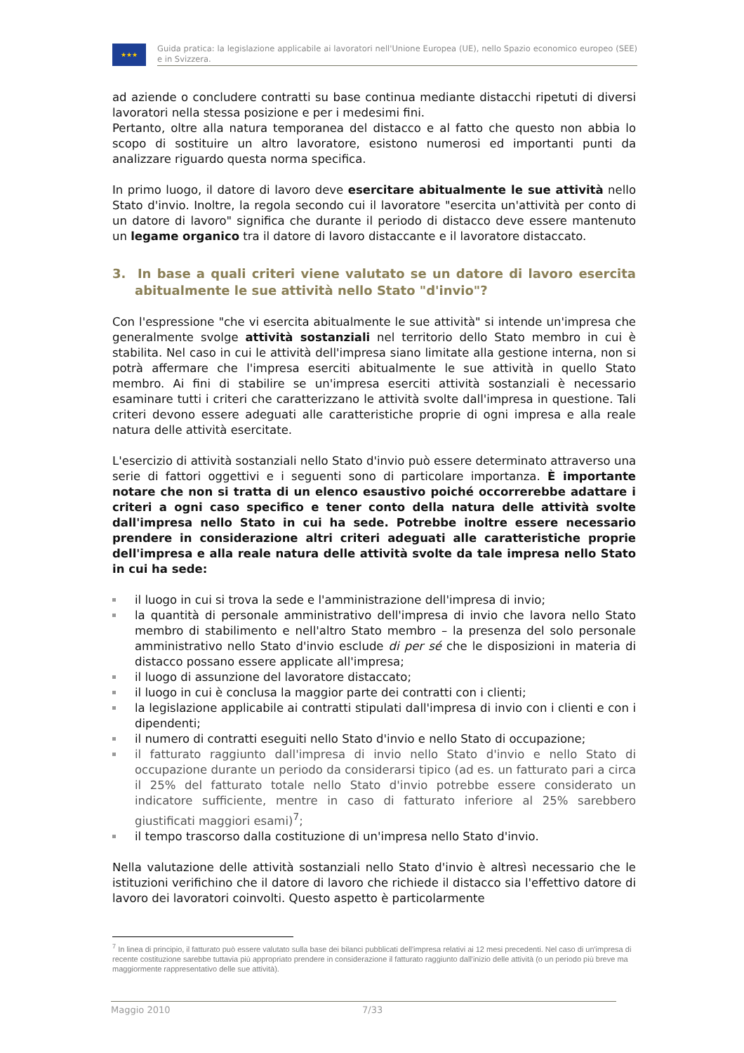★★★
Guida pratica: la legislazione applicabile ai lavoratori nell'Unione Europea (UE), nello Spazio economico europeo (SEE) e in Svizzera.
ad aziende o concludere contratti su base continua mediante distacchi ripetuti di diversi lavoratori nella stessa posizione e per i medesimi fini.
Pertanto, oltre alla natura temporanea del distacco e al fatto che questo non abbia lo scopo di sostituire un altro lavoratore, esistono numerosi ed importanti punti da analizzare riguardo questa norma specifica.
In primo luogo, il datore di lavoro deve esercitare abitualmente le sue attività nello Stato d'invio. Inoltre, la regola secondo cui il lavoratore "esercita un'attività per conto di un datore di lavoro" significa che durante il periodo di distacco deve essere mantenuto un legame organico tra il datore di lavoro distaccante e il lavoratore distaccato.
3. In base a quali criteri viene valutato se un datore di lavoro esercita abitualmente le sue attività nello Stato "d'invio"?
Con l'espressione "che vi esercita abitualmente le sue attività" si intende un'impresa che generalmente svolge attività sostanziali nel territorio dello Stato membro in cui è stabilita. Nel caso in cui le attività dell'impresa siano limitate alla gestione interna, non si potrà affermare che l'impresa eserciti abitualmente le sue attività in quello Stato membro. Ai fini di stabilire se un'impresa eserciti attività sostanziali è necessario esaminare tutti i criteri che caratterizzano le attività svolte dall'impresa in questione. Tali criteri devono essere adeguati alle caratteristiche proprie di ogni impresa e alla reale natura delle attività esercitate.
L'esercizio di attività sostanziali nello Stato d'invio può essere determinato attraverso una serie di fattori oggettivi e i seguenti sono di particolare importanza. È importante notare che non si tratta di un elenco esaustivo poiché occorrerebbe adattare i criteri a ogni caso specifico e tener conto della natura delle attività svolte dall'impresa nello Stato in cui ha sede. Potrebbe inoltre essere necessario prendere in considerazione altri criteri adeguati alle caratteristiche proprie dell'impresa e alla reale natura delle attività svolte da tale impresa nello Stato in cui ha sede:
il luogo in cui si trova la sede e l'amministrazione dell'impresa di invio;
la quantità di personale amministrativo dell'impresa di invio che lavora nello Stato membro di stabilimento e nell'altro Stato membro – la presenza del solo personale amministrativo nello Stato d'invio esclude di per sé che le disposizioni in materia di distacco possano essere applicate all'impresa;
il luogo di assunzione del lavoratore distaccato;
il luogo in cui è conclusa la maggior parte dei contratti con i clienti;
la legislazione applicabile ai contratti stipulati dall'impresa di invio con i clienti e con i dipendenti;
il numero di contratti eseguiti nello Stato d'invio e nello Stato di occupazione;
il fatturato raggiunto dall'impresa di invio nello Stato d'invio e nello Stato di occupazione durante un periodo da considerarsi tipico (ad es. un fatturato pari a circa il 25% del fatturato totale nello Stato d'invio potrebbe essere considerato un indicatore sufficiente, mentre in caso di fatturato inferiore al 25% sarebbero giustificati maggiori esami)<sup>7</sup>;
il tempo trascorso dalla costituzione di un'impresa nello Stato d'invio.
Nella valutazione delle attività sostanziali nello Stato d'invio è altresì necessario che le istituzioni verifichino che il datore di lavoro che richiede il distacco sia l'effettivo datore di lavoro dei lavoratori coinvolti. Questo aspetto è particolarmente
<sup>7</sup> In linea di principio, il fatturato può essere valutato sulla base dei bilanci pubblicati dell'impresa relativi ai 12 mesi precedenti. Nel caso di un'impresa di recente costituzione sarebbe tuttavia più appropriato prendere in considerazione il fatturato raggiunto dall'inizio delle attività (o un periodo più breve ma maggiormente rappresentativo delle sue attività).
Maggio 2010 7/33